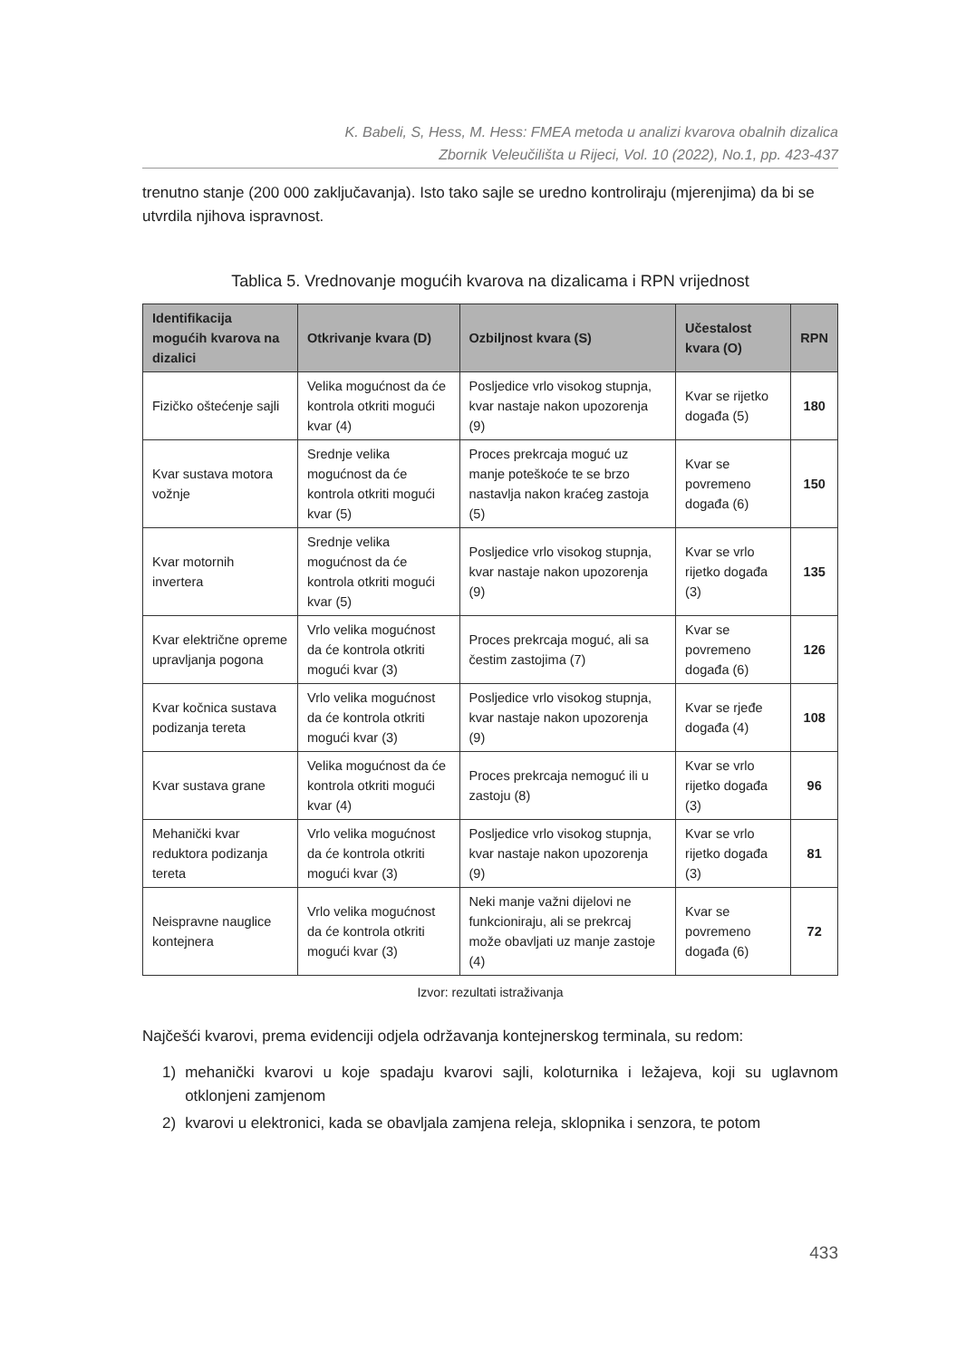K. Babeli, S, Hess, M. Hess: FMEA metoda u analizi kvarova obalnih dizalica
Zbornik Veleučilišta u Rijeci, Vol. 10 (2022), No.1, pp. 423-437
trenutno stanje (200 000 zaključavanja). Isto tako sajle se uredno kontroliraju (mjerenjima) da bi se utvrdila njihova ispravnost.
Tablica 5. Vrednovanje mogućih kvarova na dizalicama i RPN vrijednost
| Identifikacija mogućih kvarova na dizalici | Otkrivanje kvara (D) | Ozbiljnost kvara (S) | Učestalost kvara (O) | RPN |
| --- | --- | --- | --- | --- |
| Fizičko oštećenje sajli | Velika mogućnost da će kontrola otkriti mogući kvar (4) | Posljedice vrlo visokog stupnja, kvar nastaje nakon upozorenja (9) | Kvar se rijetko događa (5) | 180 |
| Kvar sustava motora vožnje | Srednje velika mogućnost da će kontrola otkriti mogući kvar (5) | Proces prekrcaja moguć uz manje poteškoće te se brzo nastavlja nakon kraćeg zastoja (5) | Kvar se povremeno događa (6) | 150 |
| Kvar motornih invertera | Srednje velika mogućnost da će kontrola otkriti mogući kvar (5) | Posljedice vrlo visokog stupnja, kvar nastaje nakon upozorenja (9) | Kvar se vrlo rijetko događa (3) | 135 |
| Kvar električne opreme upravljanja pogona | Vrlo velika mogućnost da će kontrola otkriti mogući kvar (3) | Proces prekrcaja moguć, ali sa čestim zastojima (7) | Kvar se povremeno događa (6) | 126 |
| Kvar kočnica sustava podizanja tereta | Vrlo velika mogućnost da će kontrola otkriti mogući kvar (3) | Posljedice vrlo visokog stupnja, kvar nastaje nakon upozorenja (9) | Kvar se rjeđe događa (4) | 108 |
| Kvar sustava grane | Velika mogućnost da će kontrola otkriti mogući kvar (4) | Proces prekrcaja nemoguć ili u zastoju (8) | Kvar se vrlo rijetko događa (3) | 96 |
| Mehanički kvar reduktora podizanja tereta | Vrlo velika mogućnost da će kontrola otkriti mogući kvar (3) | Posljedice vrlo visokog stupnja, kvar nastaje nakon upozorenja (9) | Kvar se vrlo rijetko događa (3) | 81 |
| Neispravne nauglice kontejnera | Vrlo velika mogućnost da će kontrola otkriti mogući kvar (3) | Neki manje važni dijelovi ne funkcioniraju, ali se prekrcaj može obavljati uz manje zastoje (4) | Kvar se povremeno događa (6) | 72 |
Izvor: rezultati istraživanja
Najčešći kvarovi, prema evidenciji odjela održavanja kontejnerskog terminala, su redom:
1) mehanički kvarovi u koje spadaju kvarovi sajli, koloturnika i ležajeva, koji su uglavnom otklonjeni zamjenom
2) kvarovi u elektronici, kada se obavljala zamjena releja, sklopnika i senzora, te potom
433